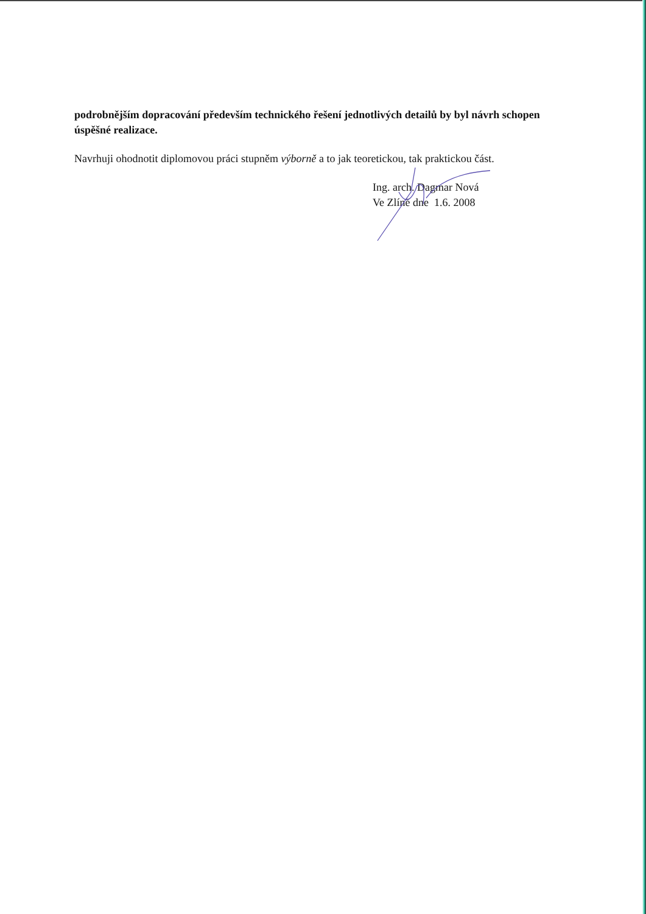podrobnějším dopracování především technického řešení jednotlivých detailů by byl návrh schopen úspěšné realizace.
Navrhuji ohodnotit diplomovou práci stupněm výborně a to jak teoretickou, tak praktickou část.
Ing. arch. Dagmar Nová
Ve Zlíně dne 1.6. 2008